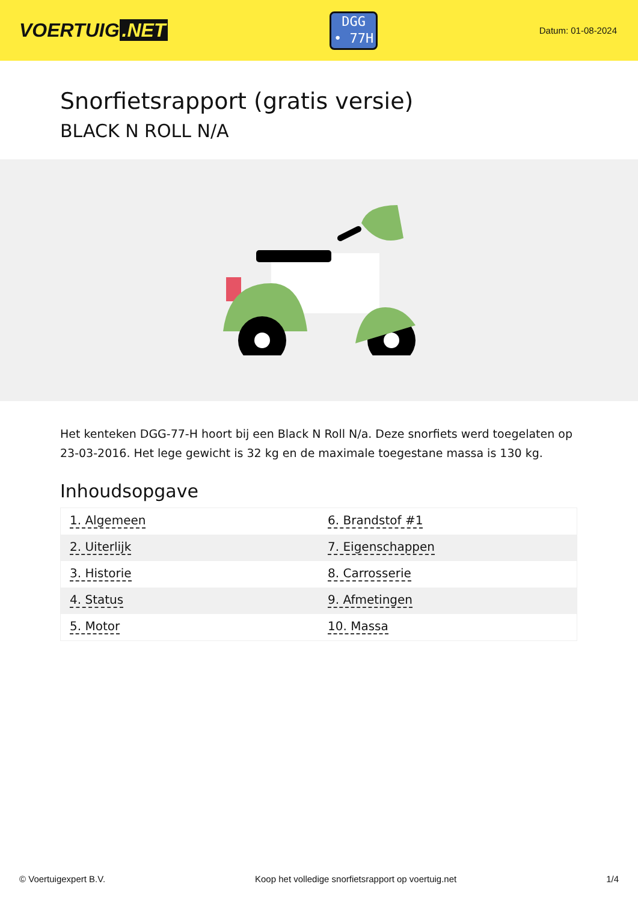VOERTUIG.NET
DGG
• 77H
Datum: 01-08-2024
Snorfietsrapport (gratis versie)
BLACK N ROLL N/A
Het kenteken DGG-77-H hoort bij een Black N Roll N/a. Deze snorfiets werd toegelaten op 23-03-2016. Het lege gewicht is 32 kg en de maximale toegestane massa is 130 kg.
Inhoudsopgave
| 1. Algemeen | 6. Brandstof #1 |
| 2. Uiterlijk | 7. Eigenschappen |
| 3. Historie | 8. Carrosserie |
| 4. Status | 9. Afmetingen |
| 5. Motor | 10. Massa |
© Voertuigexpert B.V. Koop het volledige snorfietsrapport op voertuig.net 1/4